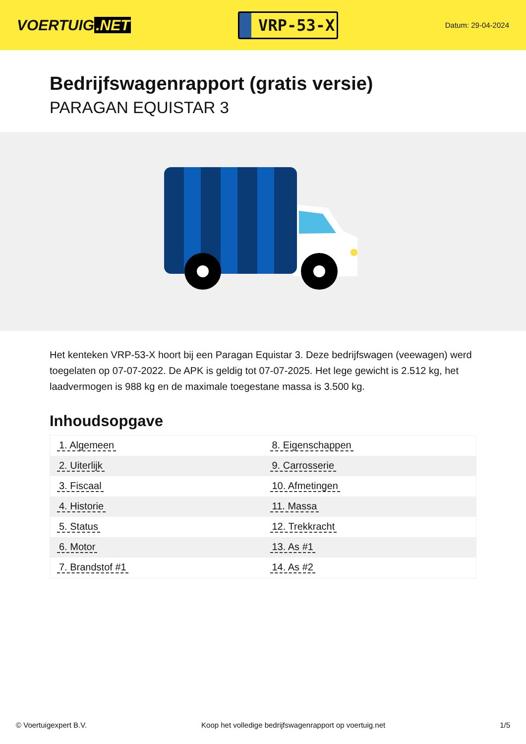VOERTUIG.NET
VRP-53-X
Datum: 29-04-2024
Bedrijfswagenrapport (gratis versie)
PARAGAN EQUISTAR 3
Het kenteken VRP-53-X hoort bij een Paragan Equistar 3. Deze bedrijfswagen (veewagen) werd toegelaten op 07-07-2022. De APK is geldig tot 07-07-2025. Het lege gewicht is 2.512 kg, het laadvermogen is 988 kg en de maximale toegestane massa is 3.500 kg.
Inhoudsopgave
| 1. Algemeen | 8. Eigenschappen |
| 2. Uiterlijk | 9. Carrosserie |
| 3. Fiscaal | 10. Afmetingen |
| 4. Historie | 11. Massa |
| 5. Status | 12. Trekkracht |
| 6. Motor | 13. As #1 |
| 7. Brandstof #1 | 14. As #2 |
© Voertuigexpert B.V. Koop het volledige bedrijfswagenrapport op voertuig.net 1/5